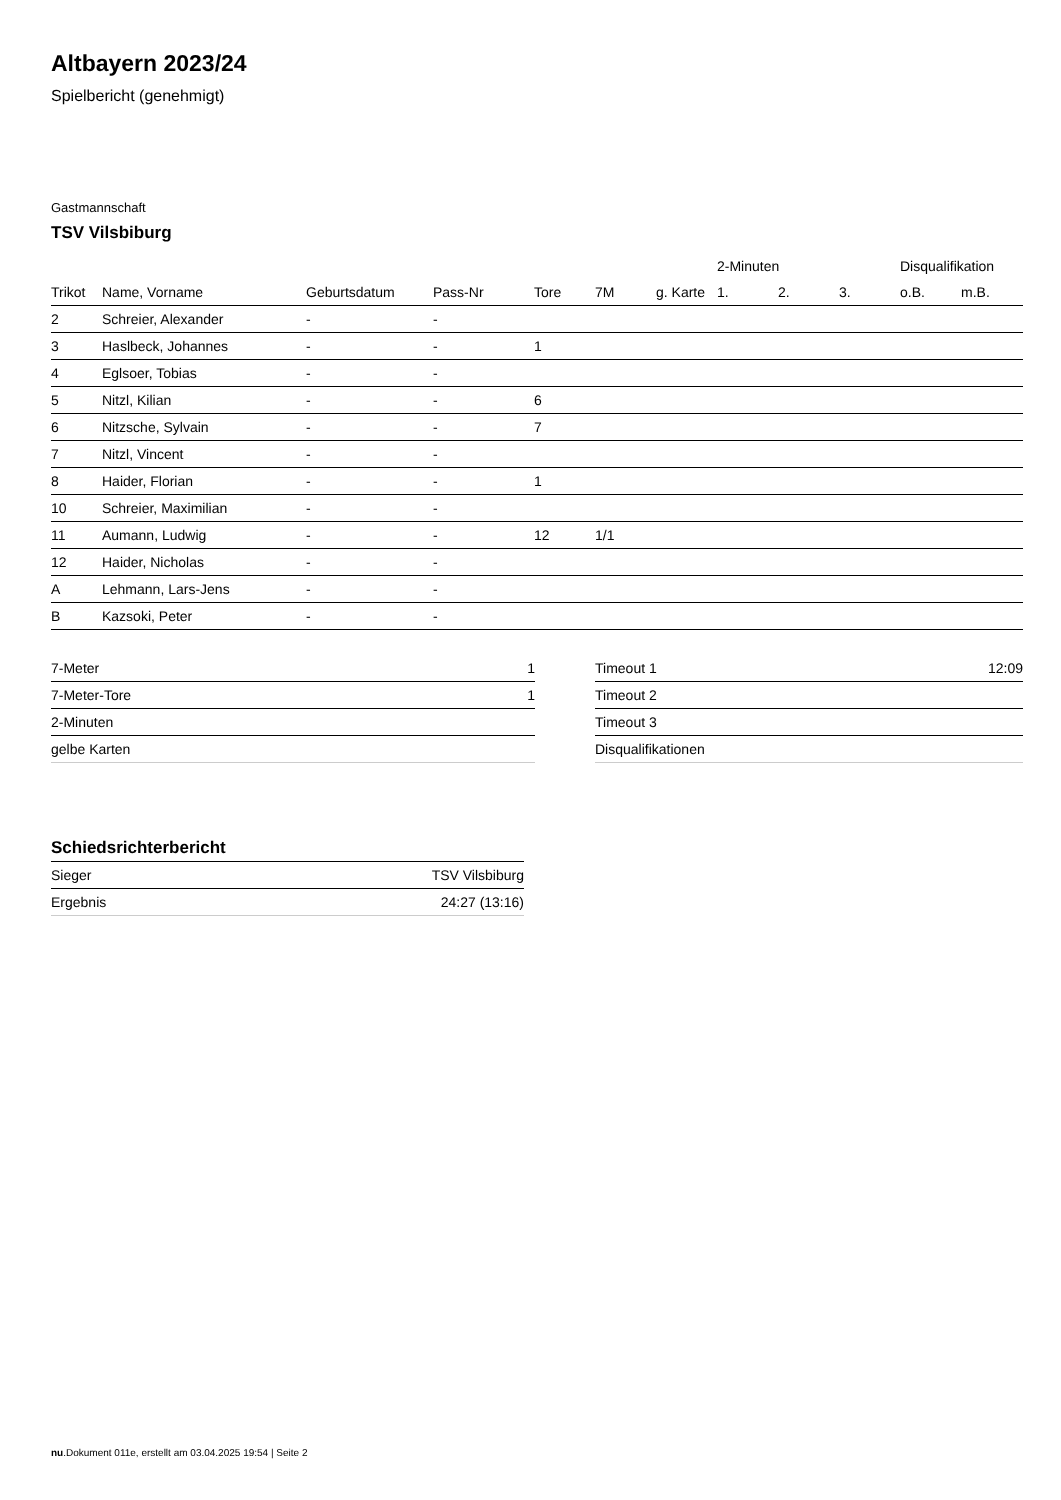Altbayern 2023/24
Spielbericht (genehmigt)
Gastmannschaft
TSV Vilsbiburg
| | | | | | | | 2-Minuten | | | Disqualifikation | |
| --- | --- | --- | --- | --- | --- | --- | --- | --- | --- | --- | --- |
| Trikot | Name, Vorname | Geburtsdatum | Pass-Nr | Tore | 7M | g. Karte | 1. | 2. | 3. | o.B. | m.B. |
| 2 | Schreier, Alexander | - | - | | | | | | | | |
| 3 | Haslbeck, Johannes | - | - | 1 | | | | | | | |
| 4 | Eglsoer, Tobias | - | - | | | | | | | | |
| 5 | Nitzl, Kilian | - | - | 6 | | | | | | | |
| 6 | Nitzsche, Sylvain | - | - | 7 | | | | | | | |
| 7 | Nitzl, Vincent | - | - | | | | | | | | |
| 8 | Haider, Florian | - | - | 1 | | | | | | | |
| 10 | Schreier, Maximilian | - | - | | | | | | | | |
| 11 | Aumann, Ludwig | - | - | 12 | 1/1 | | | | | | |
| 12 | Haider, Nicholas | - | - | | | | | | | | |
| A | Lehmann, Lars-Jens | - | - | | | | | | | | |
| B | Kazsoki, Peter | - | - | | | | | | | | |
| 7-Meter | 1 |
| 7-Meter-Tore | 1 |
| 2-Minuten | |
| gelbe Karten | |
| Timeout 1 | 12:09 |
| Timeout 2 | |
| Timeout 3 | |
| Disqualifikationen | |
Schiedsrichterbericht
| Sieger | TSV Vilsbiburg |
| Ergebnis | 24:27 (13:16) |
nu.Dokument 011e, erstellt am 03.04.2025 19:54 | Seite 2